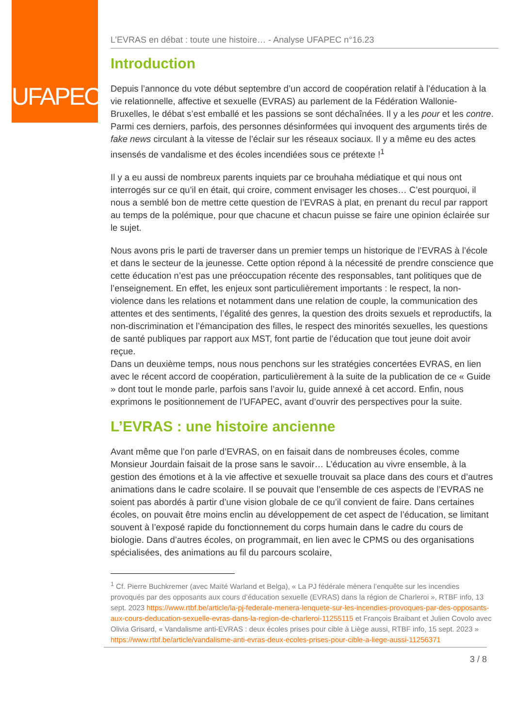UFAPEC
L’EVRAS en débat : toute une histoire… - Analyse UFAPEC n°16.23
Introduction
Depuis l’annonce du vote début septembre d’un accord de coopération relatif à l’éducation à la vie relationnelle, affective et sexuelle (EVRAS) au parlement de la Fédération Wallonie-Bruxelles, le débat s’est emballé et les passions se sont déchaînées. Il y a les pour et les contre. Parmi ces derniers, parfois, des personnes désinformées qui invoquent des arguments tirés de fake news circulant à la vitesse de l’éclair sur les réseaux sociaux. Il y a même eu des actes insensés de vandalisme et des écoles incendiées sous ce prétexte !<sup>1</sup>
Il y a eu aussi de nombreux parents inquiets par ce brouhaha médiatique et qui nous ont interrogés sur ce qu’il en était, qui croire, comment envisager les choses… C’est pourquoi, il nous a semblé bon de mettre cette question de l’EVRAS à plat, en prenant du recul par rapport au temps de la polémique, pour que chacune et chacun puisse se faire une opinion éclairée sur le sujet.
Nous avons pris le parti de traverser dans un premier temps un historique de l’EVRAS à l’école et dans le secteur de la jeunesse. Cette option répond à la nécessité de prendre conscience que cette éducation n’est pas une préoccupation récente des responsables, tant politiques que de l’enseignement. En effet, les enjeux sont particulièrement importants : le respect, la non-violence dans les relations et notamment dans une relation de couple, la communication des attentes et des sentiments, l’égalité des genres, la question des droits sexuels et reproductifs, la non-discrimination et l’émancipation des filles, le respect des minorités sexuelles, les questions de santé publiques par rapport aux MST, font partie de l’éducation que tout jeune doit avoir reçue.
Dans un deuxième temps, nous nous penchons sur les stratégies concertées EVRAS, en lien avec le récent accord de coopération, particulièrement à la suite de la publication de ce « Guide » dont tout le monde parle, parfois sans l’avoir lu, guide annexé à cet accord. Enfin, nous exprimons le positionnement de l’UFAPEC, avant d’ouvrir des perspectives pour la suite.
L’EVRAS : une histoire ancienne
Avant même que l’on parle d’EVRAS, on en faisait dans de nombreuses écoles, comme Monsieur Jourdain faisait de la prose sans le savoir… L’éducation au vivre ensemble, à la gestion des émotions et à la vie affective et sexuelle trouvait sa place dans des cours et d’autres animations dans le cadre scolaire. Il se pouvait que l’ensemble de ces aspects de l’EVRAS ne soient pas abordés à partir d’une vision globale de ce qu’il convient de faire. Dans certaines écoles, on pouvait être moins enclin au développement de cet aspect de l’éducation, se limitant souvent à l’exposé rapide du fonctionnement du corps humain dans le cadre du cours de biologie. Dans d’autres écoles, on programmait, en lien avec le CPMS ou des organisations spécialisées, des animations au fil du parcours scolaire,
<sup>1</sup> Cf. Pierre Buchkremer (avec Maïté Warland et Belga), « La PJ fédérale mènera l’enquête sur les incendies provoqués par des opposants aux cours d’éducation sexuelle (EVRAS) dans la région de Charleroi », RTBF info, 13 sept. 2023 https://www.rtbf.be/article/la-pj-federale-menera-lenquete-sur-les-incendies-provoques-par-des-opposants-aux-cours-deducation-sexuelle-evras-dans-la-region-de-charleroi-11255115 et François Braibant et Julien Covolo avec Olivia Grisard, « Vandalisme anti-EVRAS : deux écoles prises pour cible à Liège aussi, RTBF info, 15 sept. 2023 » https://www.rtbf.be/article/vandalisme-anti-evras-deux-ecoles-prises-pour-cible-a-liege-aussi-11256371
3 / 8